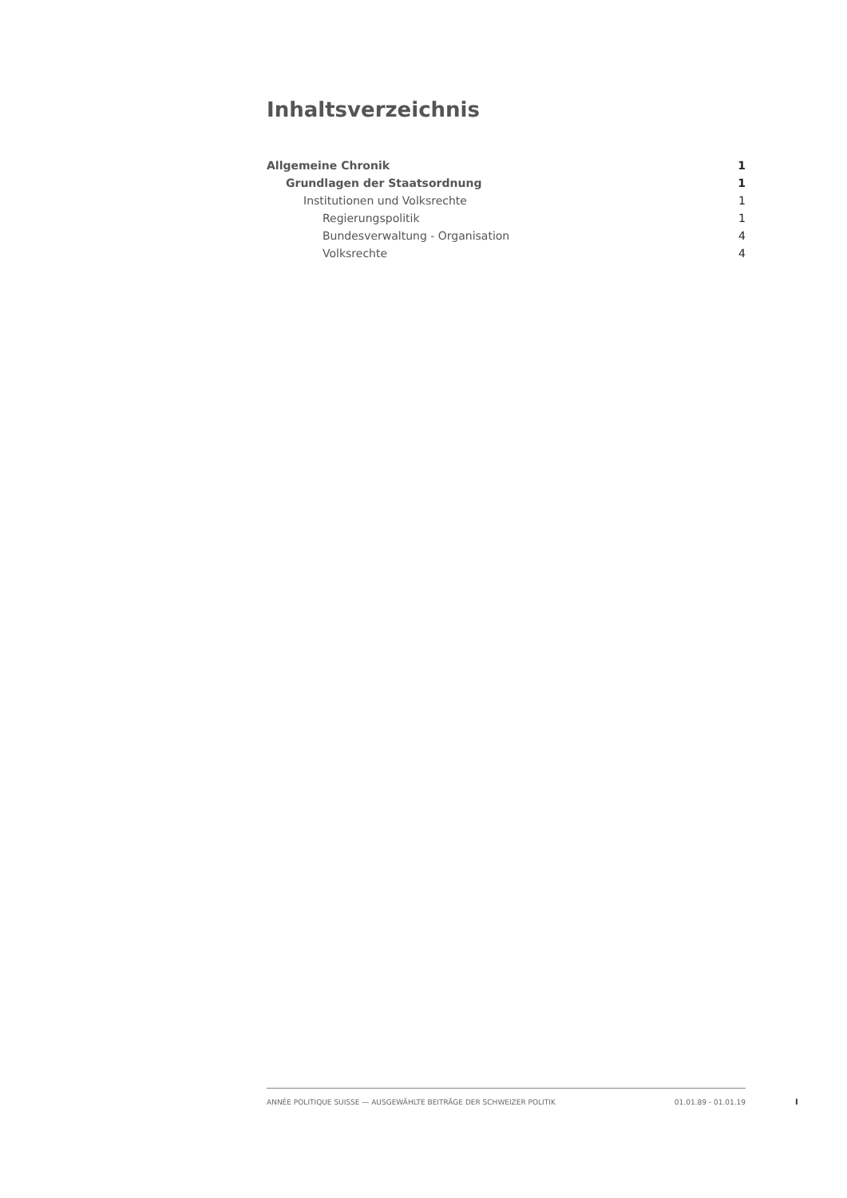Inhaltsverzeichnis
Allgemeine Chronik 1
Grundlagen der Staatsordnung 1
Institutionen und Volksrechte 1
Regierungspolitik 1
Bundesverwaltung - Organisation 4
Volksrechte 4
ANNÉE POLITIQUE SUISSE — AUSGEWÄHLTE BEITRÄGE DER SCHWEIZER POLITIK 01.01.89 - 01.01.19
I